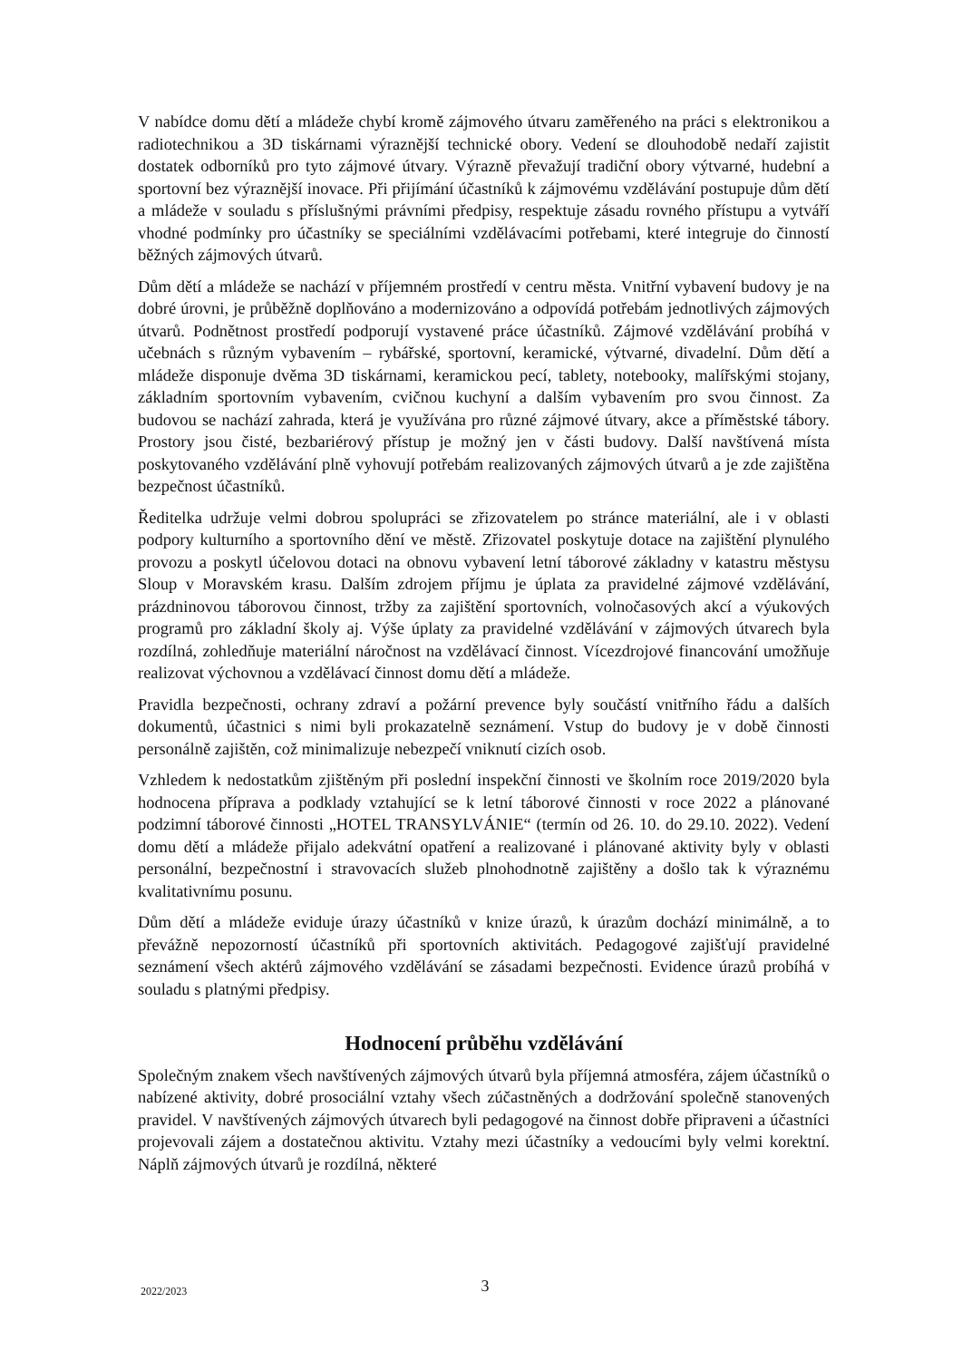V nabídce domu dětí a mládeže chybí kromě zájmového útvaru zaměřeného na práci s elektronikou a radiotechnikou a 3D tiskárnami výraznější technické obory. Vedení se dlouhodobě nedaří zajistit dostatek odborníků pro tyto zájmové útvary. Výrazně převažují tradiční obory výtvarné, hudební a sportovní bez výraznější inovace. Při přijímání účastníků k zájmovému vzdělávání postupuje dům dětí a mládeže v souladu s příslušnými právními předpisy, respektuje zásadu rovného přístupu a vytváří vhodné podmínky pro účastníky se speciálními vzdělávacími potřebami, které integruje do činností běžných zájmových útvarů.
Dům dětí a mládeže se nachází v příjemném prostředí v centru města. Vnitřní vybavení budovy je na dobré úrovni, je průběžně doplňováno a modernizováno a odpovídá potřebám jednotlivých zájmových útvarů. Podnětnost prostředí podporují vystavené práce účastníků. Zájmové vzdělávání probíhá v učebnách s různým vybavením – rybářské, sportovní, keramické, výtvarné, divadelní. Dům dětí a mládeže disponuje dvěma 3D tiskárnami, keramickou pecí, tablety, notebooky, malířskými stojany, základním sportovním vybavením, cvičnou kuchyní a dalším vybavením pro svou činnost. Za budovou se nachází zahrada, která je využívána pro různé zájmové útvary, akce a příměstské tábory. Prostory jsou čisté, bezbariérový přístup je možný jen v části budovy. Další navštívená místa poskytovaného vzdělávání plně vyhovují potřebám realizovaných zájmových útvarů a je zde zajištěna bezpečnost účastníků.
Ředitelka udržuje velmi dobrou spolupráci se zřizovatelem po stránce materiální, ale i v oblasti podpory kulturního a sportovního dění ve městě. Zřizovatel poskytuje dotace na zajištění plynulého provozu a poskytl účelovou dotaci na obnovu vybavení letní táborové základny v katastru městysu Sloup v Moravském krasu. Dalším zdrojem příjmu je úplata za pravidelné zájmové vzdělávání, prázdninovou táborovou činnost, tržby za zajištění sportovních, volnočasových akcí a výukových programů pro základní školy aj. Výše úplaty za pravidelné vzdělávání v zájmových útvarech byla rozdílná, zohledňuje materiální náročnost na vzdělávací činnost. Vícezdrojové financování umožňuje realizovat výchovnou a vzdělávací činnost domu dětí a mládeže.
Pravidla bezpečnosti, ochrany zdraví a požární prevence byly součástí vnitřního řádu a dalších dokumentů, účastnici s nimi byli prokazatelně seznámení. Vstup do budovy je v době činnosti personálně zajištěn, což minimalizuje nebezpečí vniknutí cizích osob.
Vzhledem k nedostatkům zjištěným při poslední inspekční činnosti ve školním roce 2019/2020 byla hodnocena příprava a podklady vztahující se k letní táborové činnosti v roce 2022 a plánované podzimní táborové činnosti „HOTEL TRANSYLVÁNIE“ (termín od 26. 10. do 29.10. 2022). Vedení domu dětí a mládeže přijalo adekvátní opatření a realizované i plánované aktivity byly v oblasti personální, bezpečnostní i stravovacích služeb plnohodnotně zajištěny a došlo tak k výraznému kvalitativnímu posunu.
Dům dětí a mládeže eviduje úrazy účastníků v knize úrazů, k úrazům dochází minimálně, a to převážně nepozorností účastníků při sportovních aktivitách. Pedagogové zajišťují pravidelné seznámení všech aktérů zájmového vzdělávání se zásadami bezpečnosti. Evidence úrazů probíhá v souladu s platnými předpisy.
Hodnocení průběhu vzdělávání
Společným znakem všech navštívených zájmových útvarů byla příjemná atmosféra, zájem účastníků o nabízené aktivity, dobré prosociální vztahy všech zúčastněných a dodržování společně stanovených pravidel. V navštívených zájmových útvarech byli pedagogové na činnost dobře připraveni a účastníci projevovali zájem a dostatečnou aktivitu. Vztahy mezi účastníky a vedoucími byly velmi korektní. Náplň zájmových útvarů je rozdílná, některé
2022/2023
3